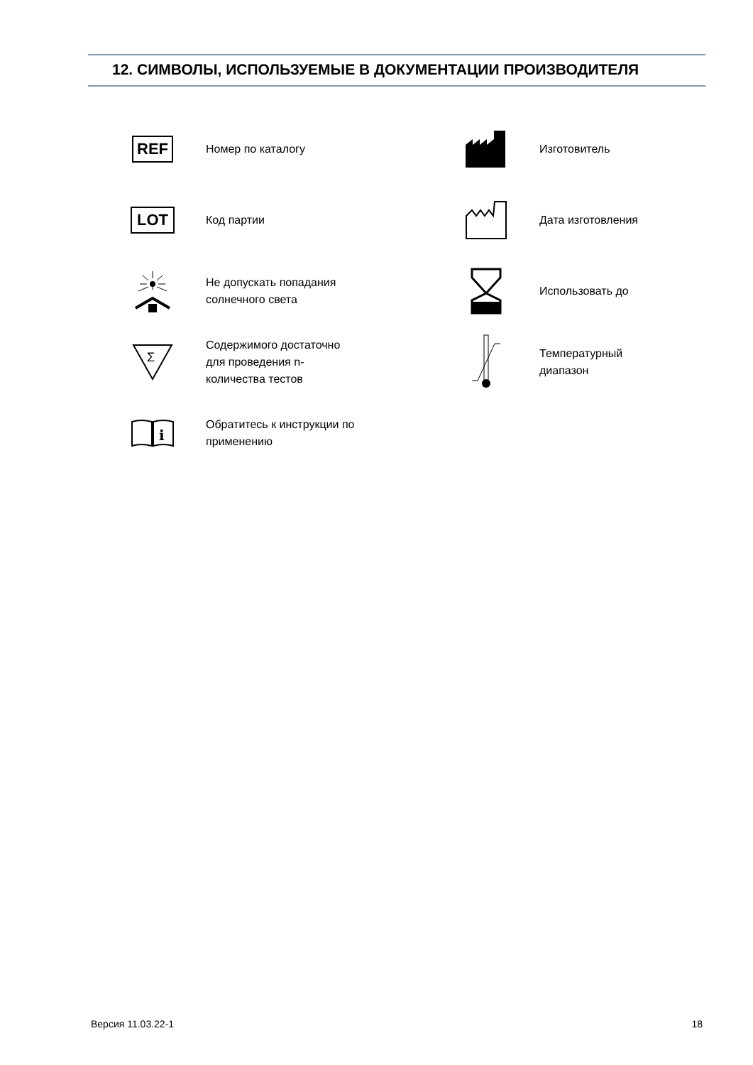12. СИМВОЛЫ, ИСПОЛЬЗУЕМЫЕ В ДОКУМЕНТАЦИИ ПРОИЗВОДИТЕЛЯ
REF
Номер по каталогу
Изготовитель
LOT
Код партии
Дата изготовления
Не допускать попадания солнечного света
Использовать до
Σ
Содержимого достаточно для проведения n-количества тестов
Температурный диапазон
i
Обратитесь к инструкции по применению
Версия 11.03.22-1 18